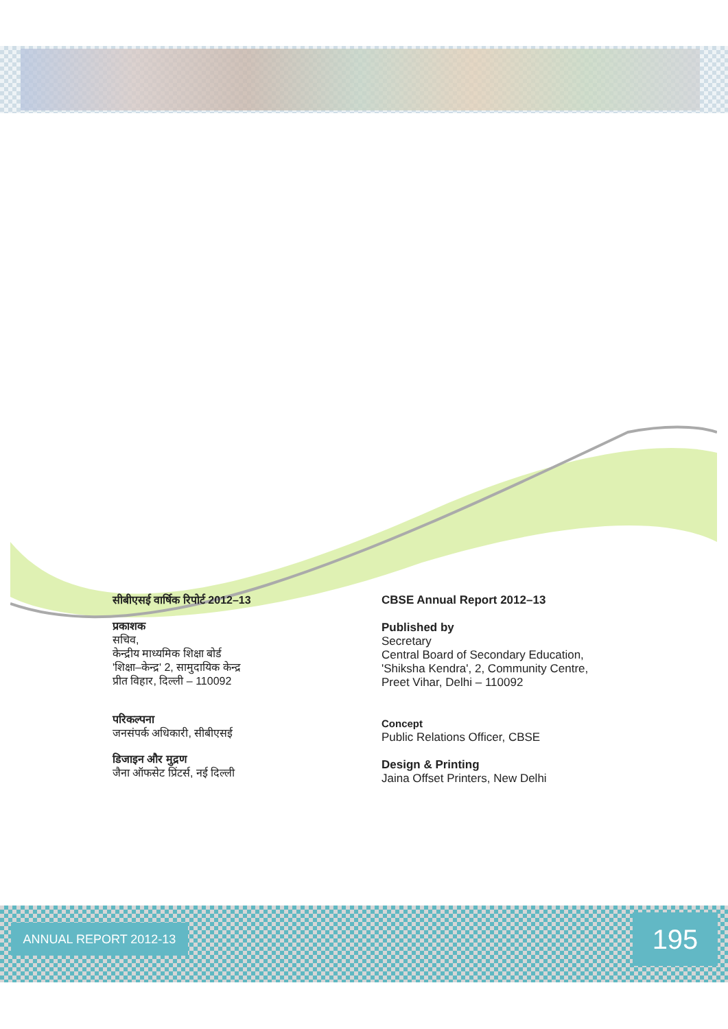सीबीएसई वार्षिक रिपोर्ट 2012–13
प्रकाशक
सचिव,
केन्द्रीय माध्यमिक शिक्षा बोर्ड
'शिक्षा–केन्द्र' 2, सामुदायिक केन्द्र
प्रीत विहार, दिल्ली – 110092
परिकल्पना
जनसंपर्क अधिकारी, सीबीएसई
डिजाइन और मुद्रण
जैना ऑफसेट प्रिंटर्स, नई दिल्ली
CBSE Annual Report 2012–13
Published by
Secretary
Central Board of Secondary Education,
'Shiksha Kendra', 2, Community Centre,
Preet Vihar, Delhi – 110092
Concept
Public Relations Officer, CBSE
Design & Printing
Jaina Offset Printers, New Delhi
ANNUAL REPORT 2012-13 195